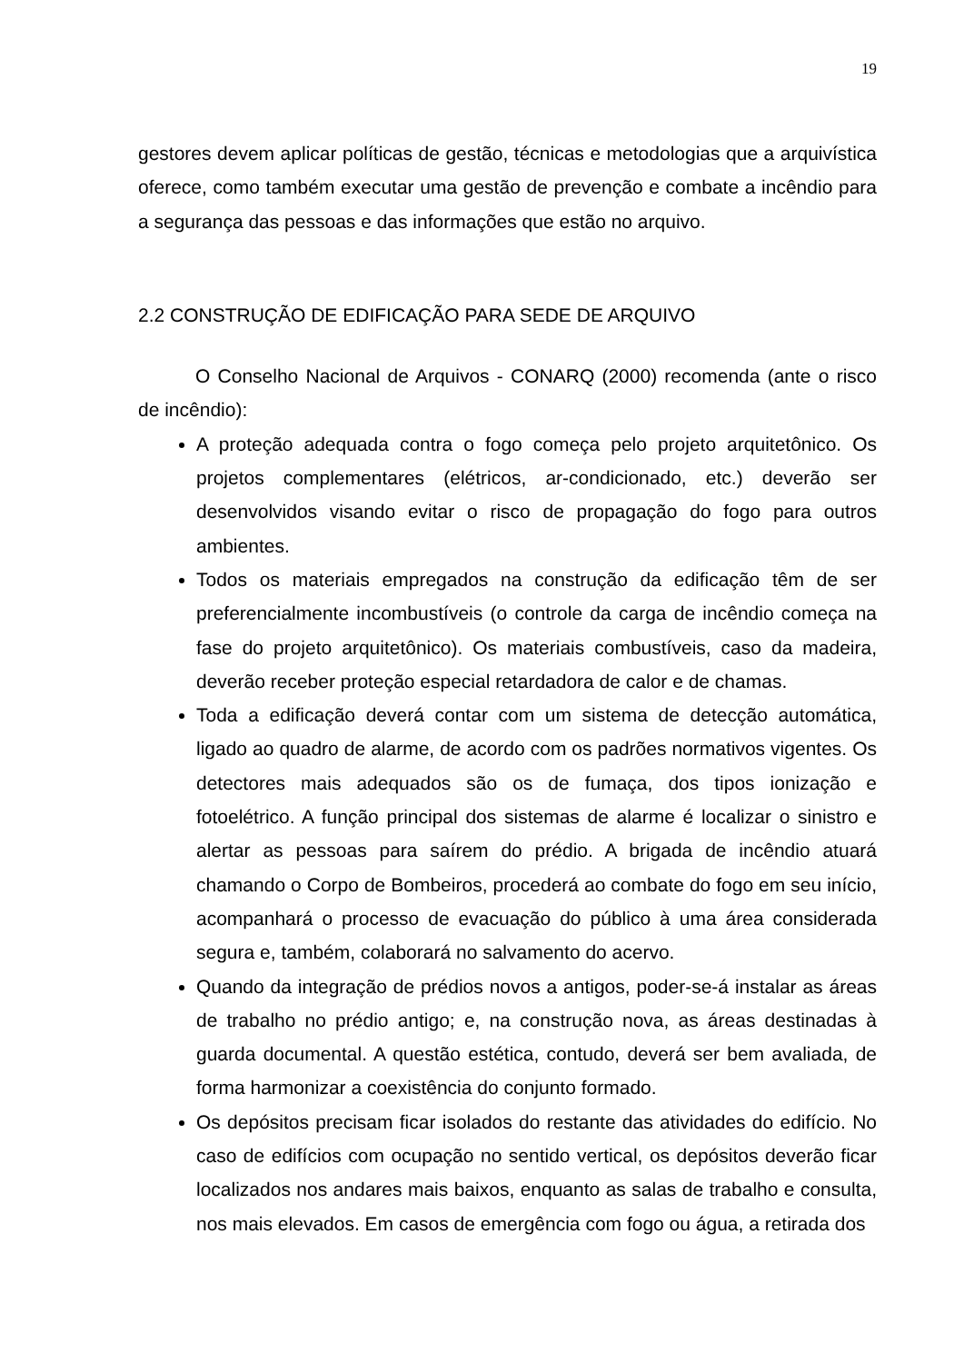19
gestores devem aplicar políticas de gestão, técnicas e metodologias que a arquivística oferece, como também executar uma gestão de prevenção e combate a incêndio para a segurança das pessoas e das informações que estão no arquivo.
2.2 CONSTRUÇÃO DE EDIFICAÇÃO PARA SEDE DE ARQUIVO
O Conselho Nacional de Arquivos - CONARQ (2000) recomenda (ante o risco de incêndio):
A proteção adequada contra o fogo começa pelo projeto arquitetônico. Os projetos complementares (elétricos, ar-condicionado, etc.) deverão ser desenvolvidos visando evitar o risco de propagação do fogo para outros ambientes.
Todos os materiais empregados na construção da edificação têm de ser preferencialmente incombustíveis (o controle da carga de incêndio começa na fase do projeto arquitetônico). Os materiais combustíveis, caso da madeira, deverão receber proteção especial retardadora de calor e de chamas.
Toda a edificação deverá contar com um sistema de detecção automática, ligado ao quadro de alarme, de acordo com os padrões normativos vigentes. Os detectores mais adequados são os de fumaça, dos tipos ionização e fotoelétrico. A função principal dos sistemas de alarme é localizar o sinistro e alertar as pessoas para saírem do prédio. A brigada de incêndio atuará chamando o Corpo de Bombeiros, procederá ao combate do fogo em seu início, acompanhará o processo de evacuação do público à uma área considerada segura e, também, colaborará no salvamento do acervo.
Quando da integração de prédios novos a antigos, poder-se-á instalar as áreas de trabalho no prédio antigo; e, na construção nova, as áreas destinadas à guarda documental. A questão estética, contudo, deverá ser bem avaliada, de forma harmonizar a coexistência do conjunto formado.
Os depósitos precisam ficar isolados do restante das atividades do edifício. No caso de edifícios com ocupação no sentido vertical, os depósitos deverão ficar localizados nos andares mais baixos, enquanto as salas de trabalho e consulta, nos mais elevados. Em casos de emergência com fogo ou água, a retirada dos